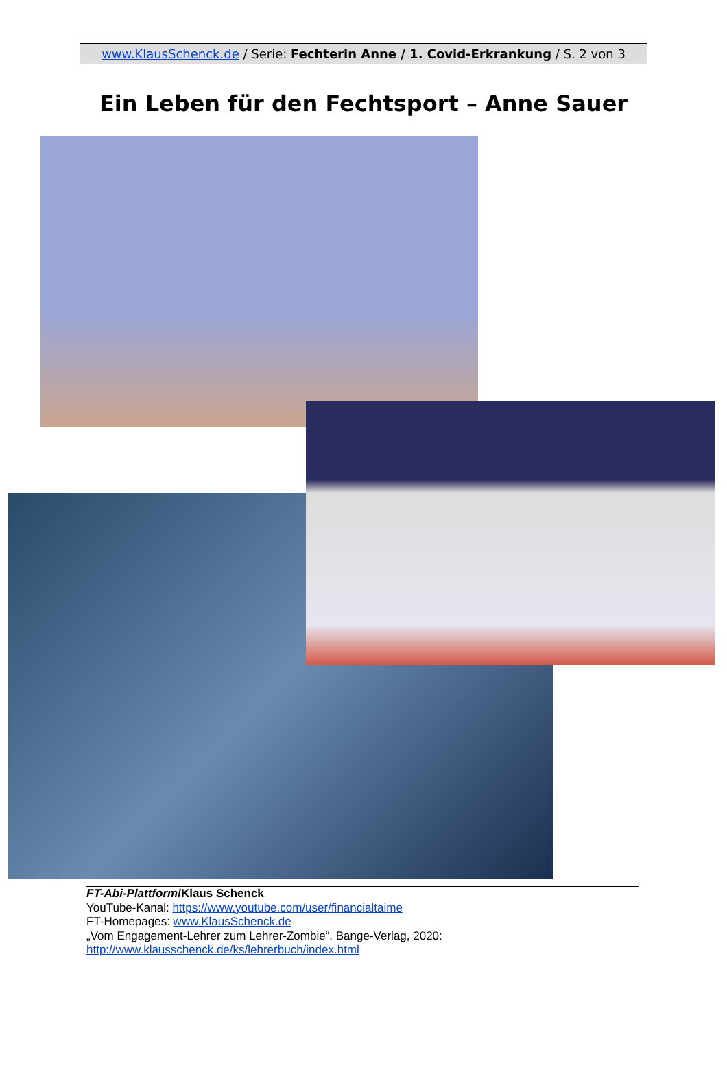www.KlausSchenck.de / Serie: Fechterin Anne / 1. Covid-Erkrankung / S. 2 von 3
Ein Leben für den Fechtsport – Anne Sauer
FT-Abi-Plattform/Klaus Schenck
YouTube-Kanal: https://www.youtube.com/user/financialtaime
FT-Homepages: www.KlausSchenck.de
„Vom Engagement-Lehrer zum Lehrer-Zombie“, Bange-Verlag, 2020:
http://www.klausschenck.de/ks/lehrerbuch/index.html